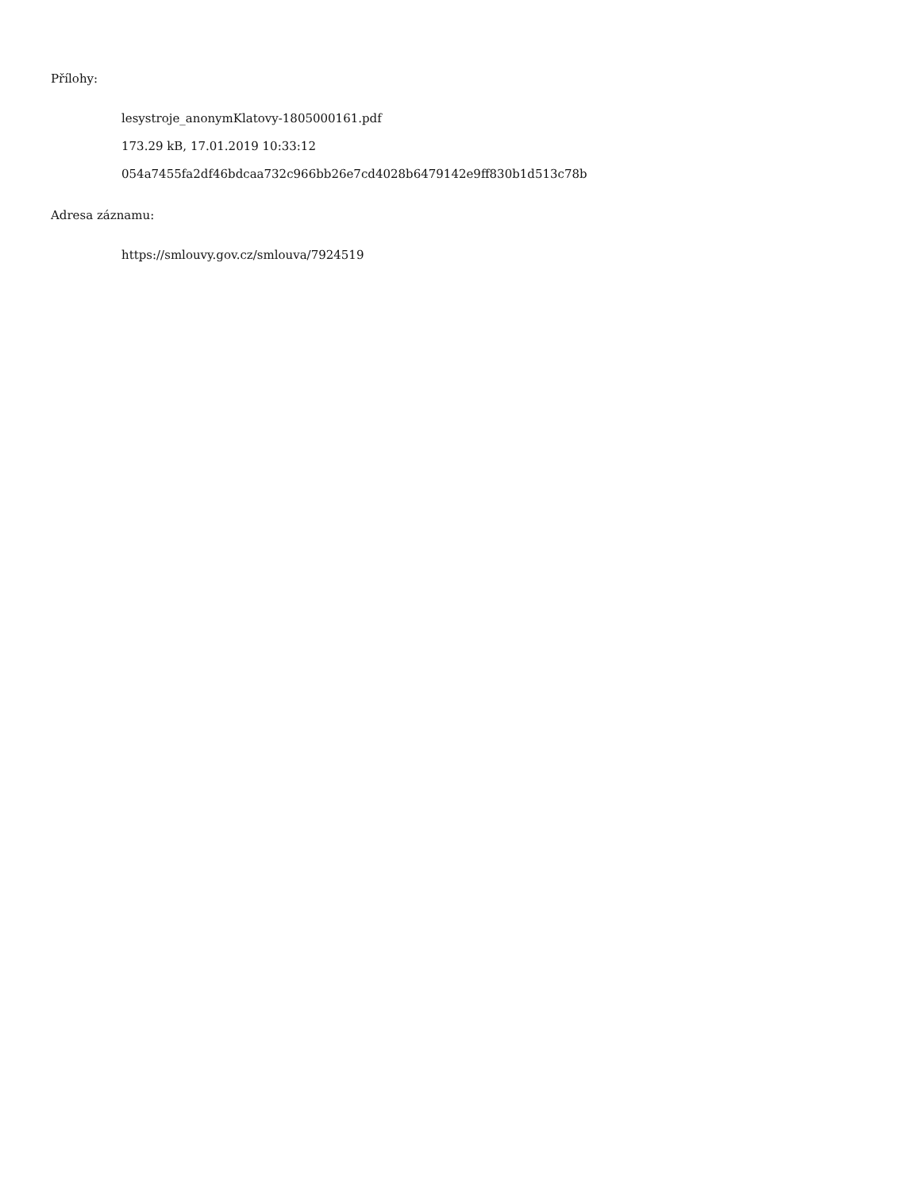Přílohy:
lesystroje_anonymKlatovy-1805000161.pdf
173.29 kB, 17.01.2019 10:33:12
054a7455fa2df46bdcaa732c966bb26e7cd4028b6479142e9ff830b1d513c78b
Adresa záznamu:
https://smlouvy.gov.cz/smlouva/7924519